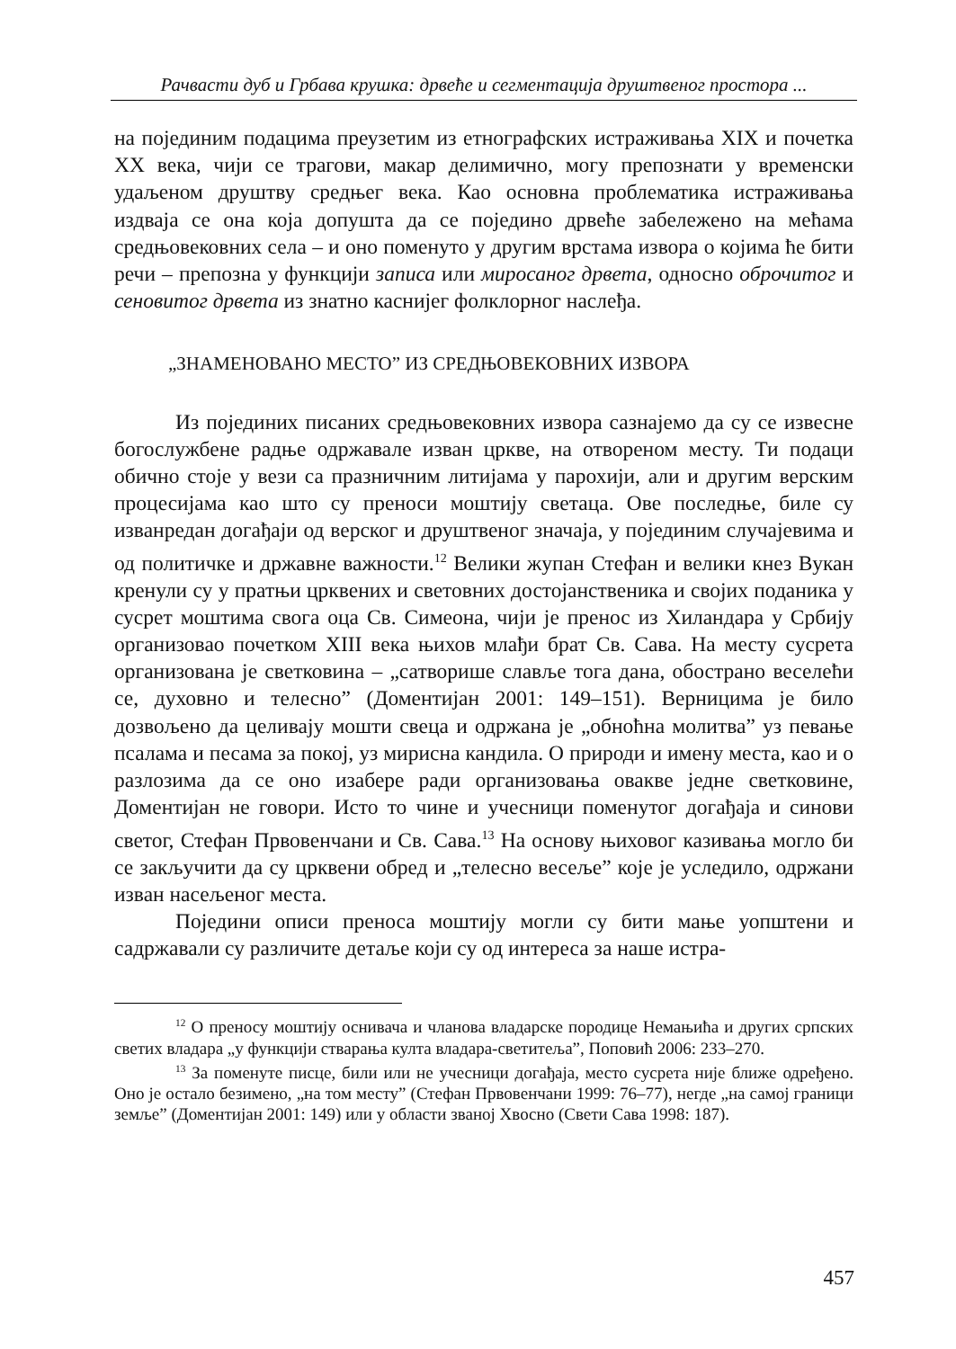Рачвасти дуб и Грбава крушка: дрвеће и сегментација друштвеног простора ...
на појединим подацима преузетим из етнографских истраживања XIX и почетка XX века, чији се трагови, макар делимично, могу препознати у временски удаљеном друштву средњег века. Као основна проблематика истраживања издваја се она која допушта да се поједино дрвеће забележено на мећама средњовековних села – и оно поменуто у другим врстама извора о којима ће бити речи – препозна у функцији записа или миросаног дрвета, односно оброчитог и сеновитог дрвета из знатно каснијег фолклорног наслеђа.
„ЗНАМЕНОВАНО МЕСТО” ИЗ СРЕДЊОВЕКОВНИХ ИЗВОРА
Из појединих писаних средњовековних извора сазнајемо да су се извесне богослужбене радње одржавале изван цркве, на отвореном месту. Ти подаци обично стоје у вези са празничним литијама у парохији, али и другим верским процесијама као што су преноси моштију светаца. Ове последње, биле су изванредан догађаји од верског и друштвеног значаја, у појединим случајевима и од политичке и државне важности.<sup>12</sup> Велики жупан Стефан и велики кнез Вукан кренули су у пратњи црквених и световних достојанственика и својих поданика у сусрет моштима свога оца Св. Симеона, чији је пренос из Хиландара у Србију организовао почетком XIII века њихов млађи брат Св. Сава. На месту сусрета организована је светковина – „сатворише славље тога дана, обострано веселећи се, духовно и телесно” (Доментијан 2001: 149–151). Верницима је било дозвољено да целивају мошти свеца и одржана је „обноћна молитва” уз певање псалама и песама за покој, уз мирисна кандила. О природи и имену места, као и о разлозима да се оно изабере ради организовања овакве једне светковине, Доментијан не говори. Исто то чине и учесници поменутог догађаја и синови светог, Стефан Првовенчани и Св. Сава.<sup>13</sup> На основу њиховог казивања могло би се закључити да су црквени обред и „телесно весеље” које је уследило, одржани изван насељеног места.
Поједини описи преноса моштију могли су бити мање уопштени и садржавали су различите детаље који су од интереса за наше истра-
<sup>12</sup> О преносу моштију оснивача и чланова владарске породице Немањића и других српских светих владара „у функцији стварања култа владара-светитеља”, Поповић 2006: 233–270.
<sup>13</sup> За поменуте писце, били или не учесници догађаја, место сусрета није ближе одређено. Оно је остало безимено, „на том месту” (Стефан Првовенчани 1999: 76–77), негде „на самој граници земље” (Доментијан 2001: 149) или у области званој Хвосно (Свети Сава 1998: 187).
457